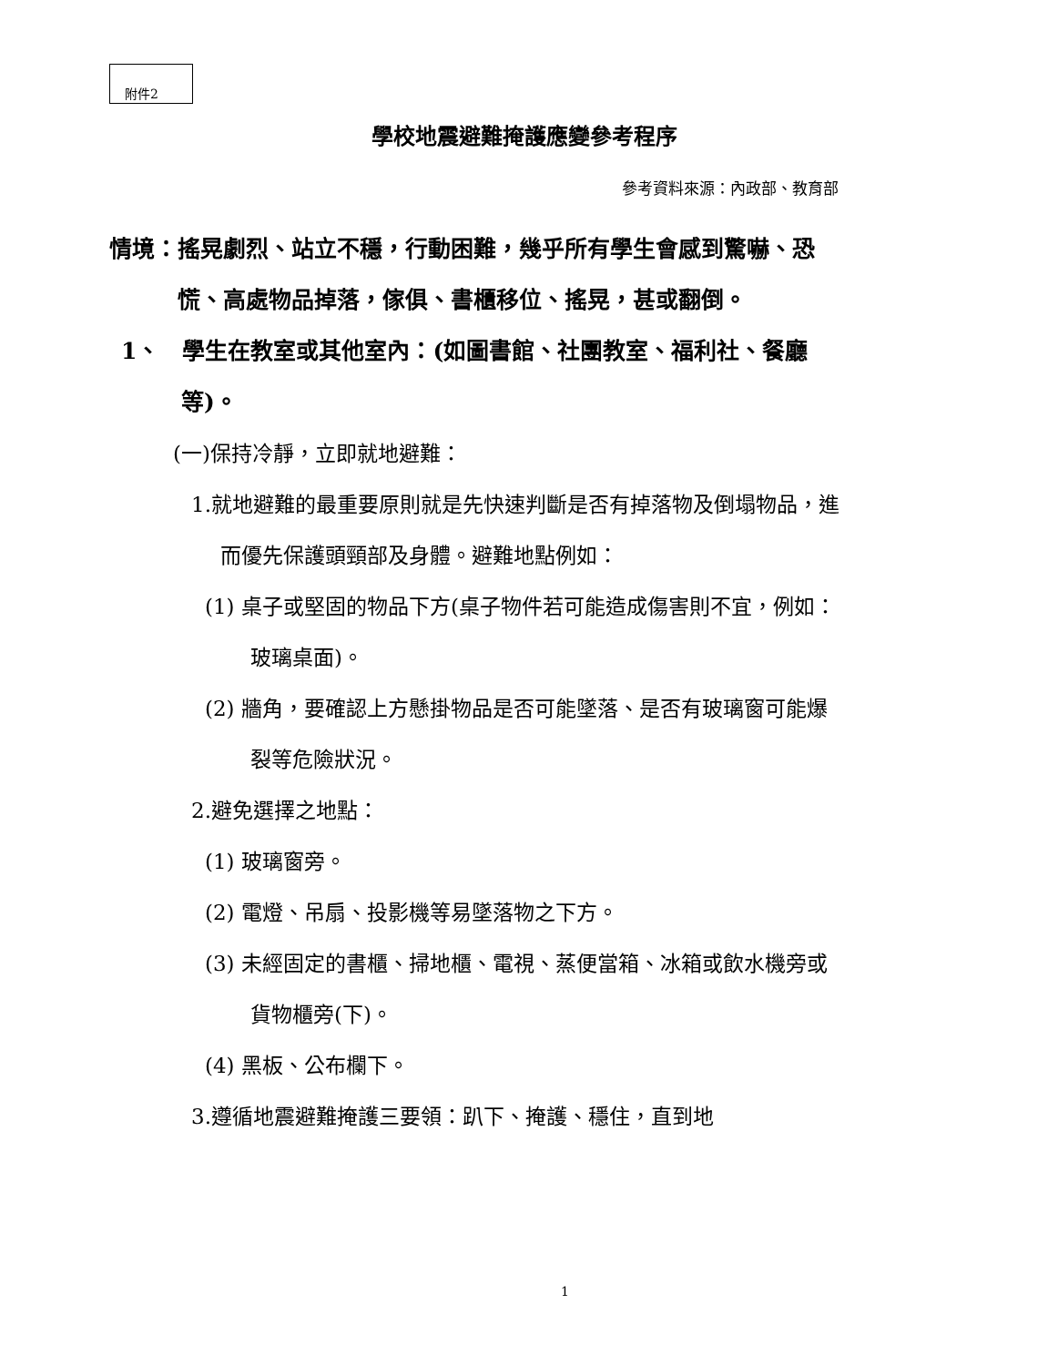附件2
學校地震避難掩護應變參考程序
參考資料來源：內政部、教育部
情境：搖晃劇烈、站立不穩，行動困難，幾乎所有學生會感到驚嚇、恐慌、高處物品掉落，傢俱、書櫃移位、搖晃，甚或翻倒。
1、　學生在教室或其他室內：(如圖書館、社團教室、福利社、餐廳等)。
(一)保持冷靜，立即就地避難：
1.就地避難的最重要原則就是先快速判斷是否有掉落物及倒塌物品，進而優先保護頭頸部及身體。避難地點例如：
(1) 桌子或堅固的物品下方(桌子物件若可能造成傷害則不宜，例如：玻璃桌面)。
(2) 牆角，要確認上方懸掛物品是否可能墜落、是否有玻璃窗可能爆裂等危險狀況。
2.避免選擇之地點：
(1) 玻璃窗旁。
(2) 電燈、吊扇、投影機等易墜落物之下方。
(3) 未經固定的書櫃、掃地櫃、電視、蒸便當箱、冰箱或飲水機旁或貨物櫃旁(下)。
(4) 黑板、公布欄下。
3.遵循地震避難掩護三要領：趴下、掩護、穩住，直到地
1